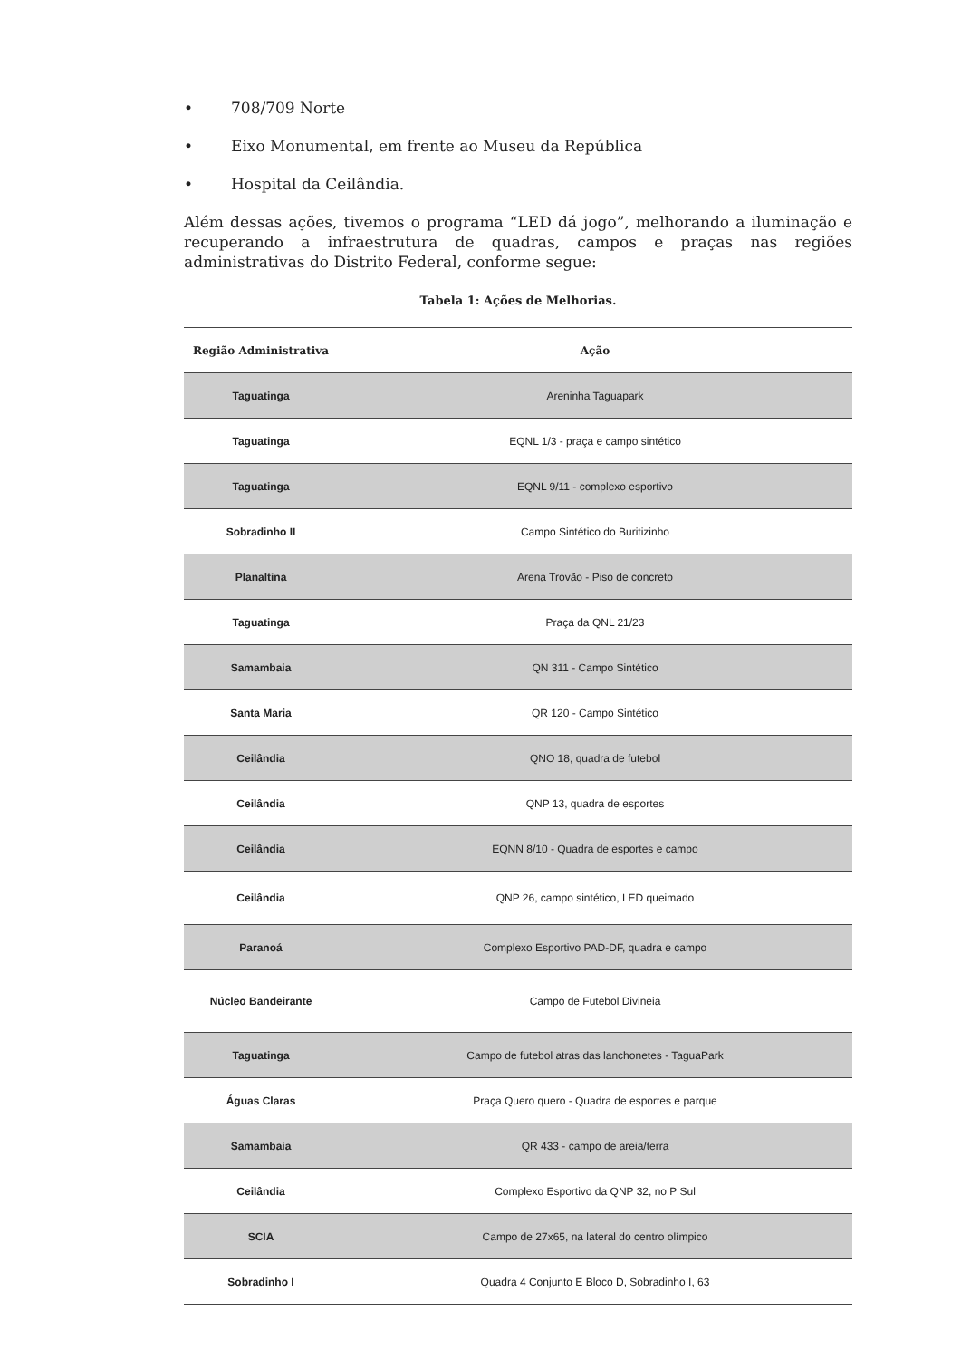• 708/709 Norte
• Eixo Monumental, em frente ao Museu da República
• Hospital da Ceilândia.
Além dessas ações, tivemos o programa “LED dá jogo”, melhorando a iluminação e recuperando a infraestrutura de quadras, campos e praças nas regiões administrativas do Distrito Federal, conforme segue:
Tabela 1: Ações de Melhorias.
| Região Administrativa | Ação |
| --- | --- |
| Taguatinga | Areninha Taguapark |
| Taguatinga | EQNL 1/3 - praça e campo sintético |
| Taguatinga | EQNL 9/11 - complexo esportivo |
| Sobradinho II | Campo Sintético do Buritizinho |
| Planaltina | Arena Trovão - Piso de concreto |
| Taguatinga | Praça da QNL 21/23 |
| Samambaia | QN 311 - Campo Sintético |
| Santa Maria | QR 120 - Campo Sintético |
| Ceilândia | QNO 18, quadra de futebol |
| Ceilândia | QNP 13, quadra de esportes |
| Ceilândia | EQNN 8/10 - Quadra de esportes e campo |
| Ceilândia | QNP 26, campo sintético, LED queimado |
| Paranoá | Complexo Esportivo PAD-DF, quadra e campo |
| Núcleo Bandeirante | Campo de Futebol Divineia |
| Taguatinga | Campo de futebol atras das lanchonetes - TaguaPark |
| Águas Claras | Praça Quero quero - Quadra de esportes e parque |
| Samambaia | QR 433 - campo de areia/terra |
| Ceilândia | Complexo Esportivo da QNP 32, no P Sul |
| SCIA | Campo de 27x65, na lateral do centro olímpico |
| Sobradinho I | Quadra 4 Conjunto E Bloco D, Sobradinho I, 63 |